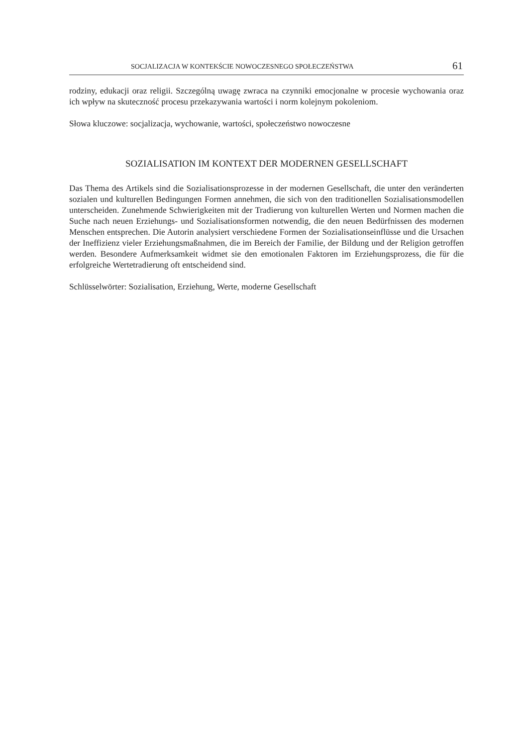SOCJALIZACJA W KONTEKŚCIE NOWOCZESNEGO SPOŁECZEŃSTWA 61
rodziny, edukacji oraz religii. Szczególną uwagę zwraca na czynniki emocjonalne w procesie wychowania oraz ich wpływ na skuteczność procesu przekazywania wartości i norm kolejnym pokoleniom.
Słowa kluczowe: socjalizacja, wychowanie, wartości, społeczeństwo nowoczesne
SOZIALISATION IM KONTEXT DER MODERNEN GESELLSCHAFT
Das Thema des Artikels sind die Sozialisationsprozesse in der modernen Gesellschaft, die unter den veränderten sozialen und kulturellen Bedingungen Formen annehmen, die sich von den traditionellen Sozialisationsmodellen unterscheiden. Zunehmende Schwierigkeiten mit der Tradierung von kulturellen Werten und Normen machen die Suche nach neuen Erziehungs- und Sozialisationsformen notwendig, die den neuen Bedürfnissen des modernen Menschen entsprechen. Die Autorin analysiert verschiedene Formen der Sozialisationseinflüsse und die Ursachen der Ineffizienz vieler Erziehungsmaßnahmen, die im Bereich der Familie, der Bildung und der Religion getroffen werden. Besondere Aufmerksamkeit widmet sie den emotionalen Faktoren im Erziehungsprozess, die für die erfolgreiche Wertetradierung oft entscheidend sind.
Schlüsselwörter: Sozialisation, Erziehung, Werte, moderne Gesellschaft